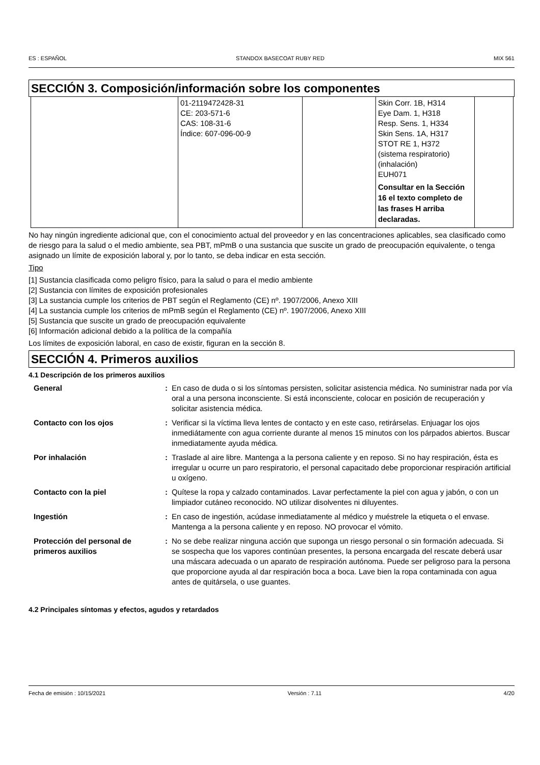ES : ESPAÑOL STANDOX BASECOAT RUBY RED MIX 561
SECCIÓN 3. Composición/información sobre los componentes
| | 01-2119472428-31 CE: 203-571-6 CAS: 108-31-6 Índice: 607-096-00-9 | | Skin Corr. 1B, H314 Eye Dam. 1, H318 Resp. Sens. 1, H334 Skin Sens. 1A, H317 STOT RE 1, H372 (sistema respiratorio) (inhalación) EUH071 Consultar en la Sección 16 el texto completo de las frases H arriba declaradas. | |
No hay ningún ingrediente adicional que, con el conocimiento actual del proveedor y en las concentraciones aplicables, sea clasificado como de riesgo para la salud o el medio ambiente, sea PBT, mPmB o una sustancia que suscite un grado de preocupación equivalente, o tenga asignado un límite de exposición laboral y, por lo tanto, se deba indicar en esta sección.
Tipo
[1] Sustancia clasificada como peligro físico, para la salud o para el medio ambiente
[2] Sustancia con límites de exposición profesionales
[3] La sustancia cumple los criterios de PBT según el Reglamento (CE) nº. 1907/2006, Anexo XIII
[4] La sustancia cumple los criterios de mPmB según el Reglamento (CE) nº. 1907/2006, Anexo XIII
[5] Sustancia que suscite un grado de preocupación equivalente
[6] Información adicional debido a la política de la compañía
Los límites de exposición laboral, en caso de existir, figuran en la sección 8.
SECCIÓN 4. Primeros auxilios
4.1 Descripción de los primeros auxilios
| General | : | En caso de duda o si los síntomas persisten, solicitar asistencia médica. No suministrar nada por vía oral a una persona inconsciente. Si está inconsciente, colocar en posición de recuperación y solicitar asistencia médica. |
| Contacto con los ojos | : | Verificar si la víctima lleva lentes de contacto y en este caso, retirárselas. Enjuagar los ojos inmediátamente con agua corriente durante al menos 15 minutos con los párpados abiertos. Buscar inmediatamente ayuda médica. |
| Por inhalación | : | Traslade al aire libre. Mantenga a la persona caliente y en reposo. Si no hay respiración, ésta es irregular u ocurre un paro respiratorio, el personal capacitado debe proporcionar respiración artificial u oxígeno. |
| Contacto con la piel | : | Quítese la ropa y calzado contaminados. Lavar perfectamente la piel con agua y jabón, o con un limpiador cutáneo reconocido. NO utilizar disolventes ni diluyentes. |
| Ingestión | : | En caso de ingestión, acúdase inmediatamente al médico y muéstrele la etiqueta o el envase. Mantenga a la persona caliente y en reposo. NO provocar el vómito. |
| Protección del personal de primeros auxilios | : | No se debe realizar ninguna acción que suponga un riesgo personal o sin formación adecuada. Si se sospecha que los vapores continúan presentes, la persona encargada del rescate deberá usar una máscara adecuada o un aparato de respiración autónoma. Puede ser peligroso para la persona que proporcione ayuda al dar respiración boca a boca. Lave bien la ropa contaminada con agua antes de quitársela, o use guantes. |
4.2 Principales síntomas y efectos, agudos y retardados
Fecha de emisión : 10/15/2021 Versión : 7.11 4/20